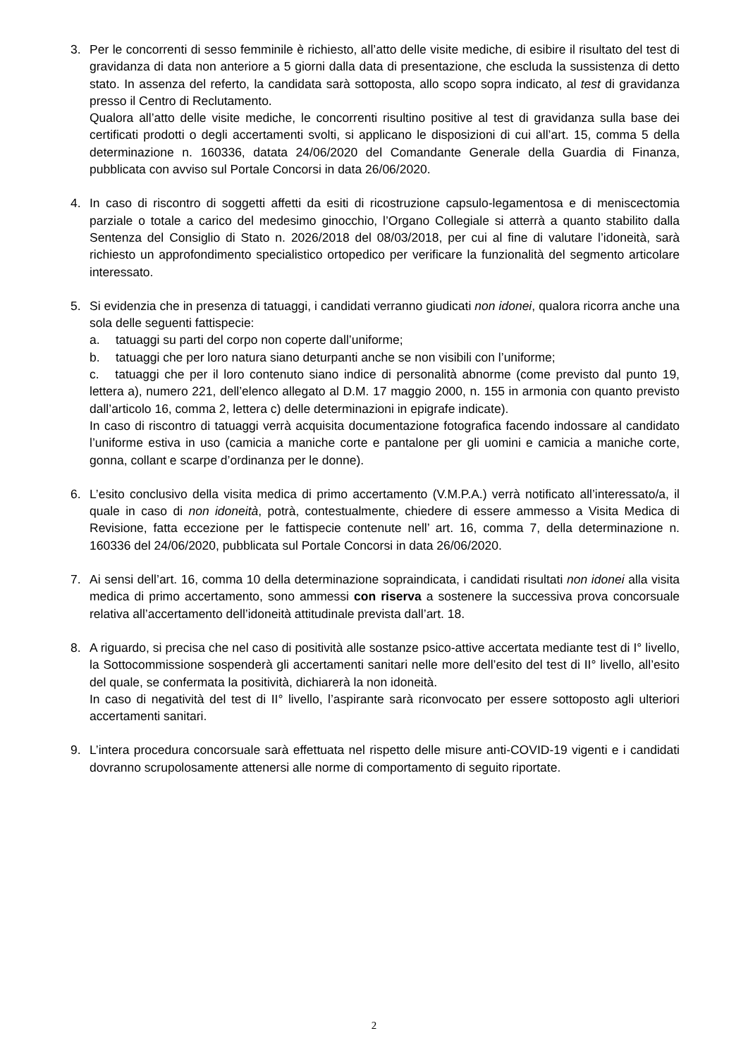3. Per le concorrenti di sesso femminile è richiesto, all’atto delle visite mediche, di esibire il risultato del test di gravidanza di data non anteriore a 5 giorni dalla data di presentazione, che escluda la sussistenza di detto stato. In assenza del referto, la candidata sarà sottoposta, allo scopo sopra indicato, al test di gravidanza presso il Centro di Reclutamento.
Qualora all’atto delle visite mediche, le concorrenti risultino positive al test di gravidanza sulla base dei certificati prodotti o degli accertamenti svolti, si applicano le disposizioni di cui all’art. 15, comma 5 della determinazione n. 160336, datata 24/06/2020 del Comandante Generale della Guardia di Finanza, pubblicata con avviso sul Portale Concorsi in data 26/06/2020.
4. In caso di riscontro di soggetti affetti da esiti di ricostruzione capsulo-legamentosa e di meniscectomia parziale o totale a carico del medesimo ginocchio, l’Organo Collegiale si atterrà a quanto stabilito dalla Sentenza del Consiglio di Stato n. 2026/2018 del 08/03/2018, per cui al fine di valutare l’idoneità, sarà richiesto un approfondimento specialistico ortopedico per verificare la funzionalità del segmento articolare interessato.
5. Si evidenzia che in presenza di tatuaggi, i candidati verranno giudicati non idonei, qualora ricorra anche una sola delle seguenti fattispecie:
a. tatuaggi su parti del corpo non coperte dall’uniforme;
b. tatuaggi che per loro natura siano deturpanti anche se non visibili con l’uniforme;
c. tatuaggi che per il loro contenuto siano indice di personalità abnorme (come previsto dal punto 19, lettera a), numero 221, dell’elenco allegato al D.M. 17 maggio 2000, n. 155 in armonia con quanto previsto dall’articolo 16, comma 2, lettera c) delle determinazioni in epigrafe indicate).
In caso di riscontro di tatuaggi verrà acquisita documentazione fotografica facendo indossare al candidato l’uniforme estiva in uso (camicia a maniche corte e pantalone per gli uomini e camicia a maniche corte, gonna, collant e scarpe d’ordinanza per le donne).
6. L’esito conclusivo della visita medica di primo accertamento (V.M.P.A.) verrà notificato all’interessato/a, il quale in caso di non idoneità, potrà, contestualmente, chiedere di essere ammesso a Visita Medica di Revisione, fatta eccezione per le fattispecie contenute nell’ art. 16, comma 7, della determinazione n. 160336 del 24/06/2020, pubblicata sul Portale Concorsi in data 26/06/2020.
7. Ai sensi dell’art. 16, comma 10 della determinazione sopraindicata, i candidati risultati non idonei alla visita medica di primo accertamento, sono ammessi con riserva a sostenere la successiva prova concorsuale relativa all’accertamento dell’idoneità attitudinale prevista dall’art. 18.
8. A riguardo, si precisa che nel caso di positività alle sostanze psico-attive accertata mediante test di I° livello, la Sottocommissione sospenderà gli accertamenti sanitari nelle more dell’esito del test di II° livello, all’esito del quale, se confermata la positività, dichiarerà la non idoneità.
In caso di negatività del test di II° livello, l’aspirante sarà riconvocato per essere sottoposto agli ulteriori accertamenti sanitari.
9. L’intera procedura concorsuale sarà effettuata nel rispetto delle misure anti-COVID-19 vigenti e i candidati dovranno scrupolosamente attenersi alle norme di comportamento di seguito riportate.
2